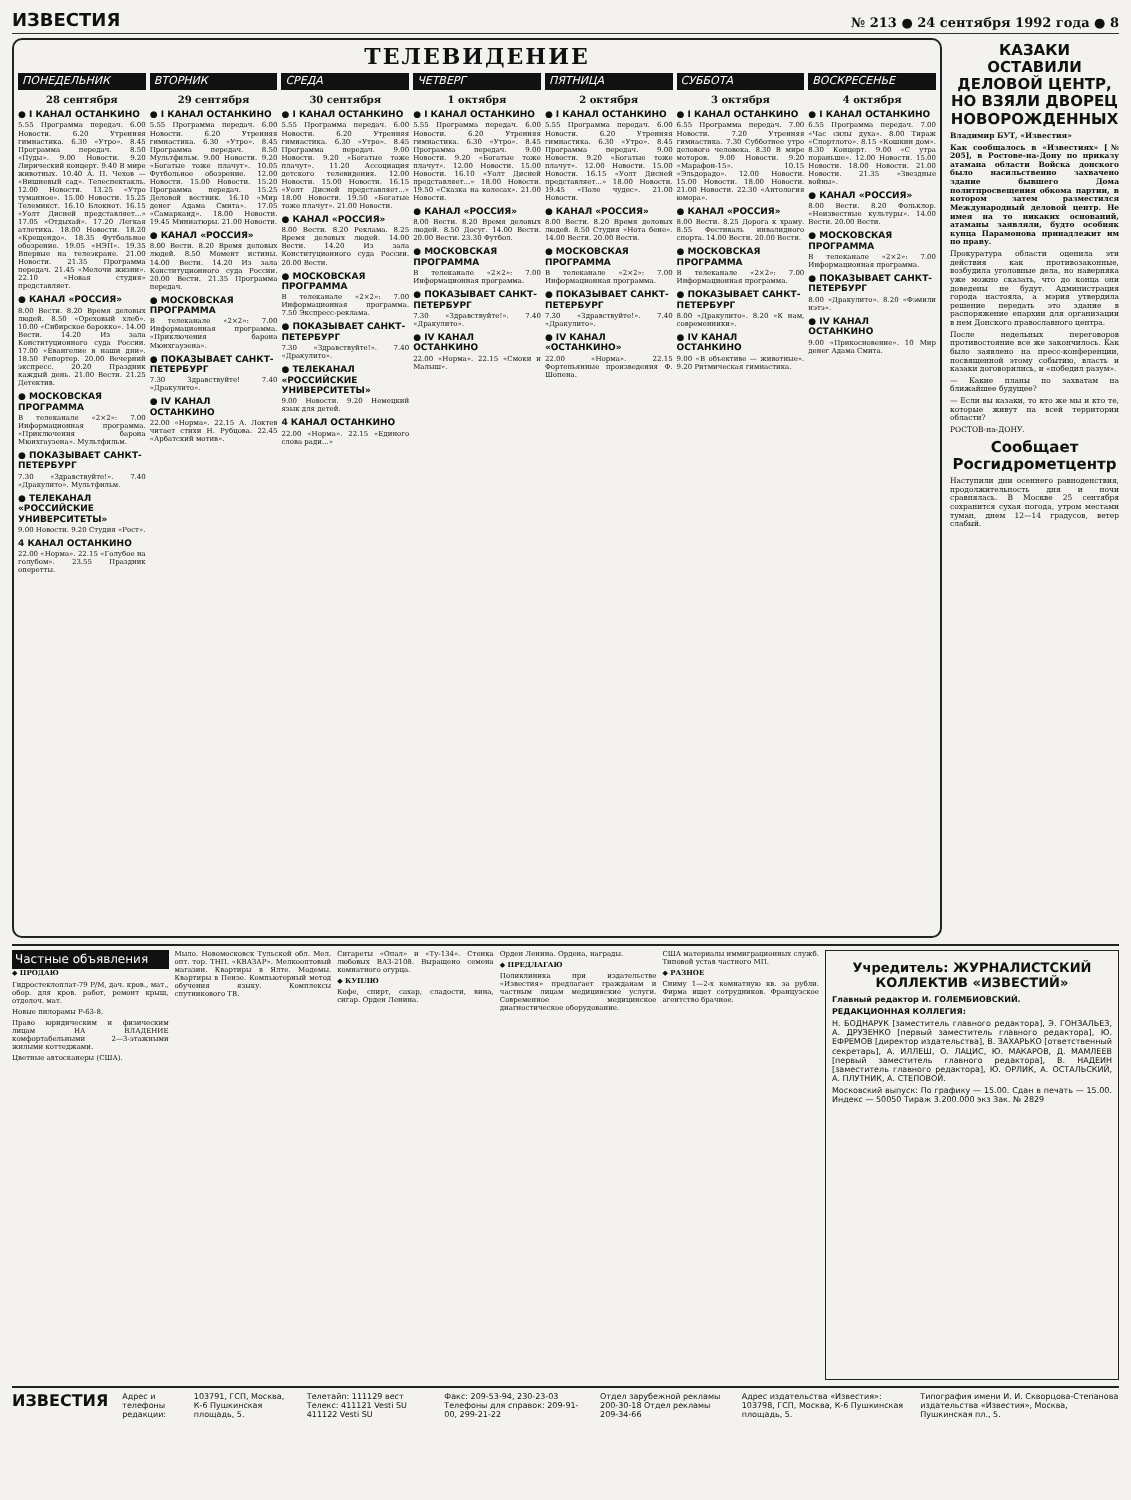ИЗВЕСТИЯ № 213 ● 24 сентября 1992 года ● 8
ТЕЛЕВИДЕНИЕ
ПОНЕДЕЛЬНИК
28 сентября
● I КАНАЛ ОСТАНКИНО
5.55 Программа передач. 6.00 Новости. 6.20 Утренняя гимнастика. 6.30 «Утро». 8.45 Программа передач. 8.50 «Пуды». 9.00 Новости. 9.20 Лирический концерт. 9.40 В мире животных. 10.40 А. П. Чехов — «Вишневый сад». Телеспектакль. 12.00 Новости. 13.25 «Утро туманное». 15.00 Новости. 15.25 Телемикст. 16.10 Блокнот. 16.15 «Уолт Дисней представляет...» 17.05 «Отдыхай». 17.20 Легкая атлетика. 18.00 Новости. 18.20 «Крещендо». 18.35 Футбольное обозрение. 19.05 «НЭП». 19.35 Впервые на телеэкране. 21.00 Новости. 21.35 Программа передач. 21.45 «Мелочи жизни». 22.10 «Новая студия» представляет.
● КАНАЛ «РОССИЯ»
8.00 Вести. 8.20 Время деловых людей. 8.50 «Ореховый хлеб». 10.00 «Сибирское барокко». 14.00 Вести. 14.20 Из зала Конституционного суда России. 17.00 «Евангелие в наши дни». 18.50 Репортер. 20.00 Вечерний экспресс. 20.20 Праздник каждый день. 21.00 Вести. 21.25 Детектив.
● МОСКОВСКАЯ ПРОГРАММА
В телеканале «2×2»: 7.00 Информационная программа. «Приключения барона Мюнхгаузена». Мультфильм.
● ПОКАЗЫВАЕТ САНКТ-ПЕТЕРБУРГ
7.30 «Здравствуйте!». 7.40 «Дракулито». Мультфильм.
● ТЕЛЕКАНАЛ «РОССИЙСКИЕ УНИВЕРСИТЕТЫ»
9.00 Новости. 9.20 Студия «Рост».
4 КАНАЛ ОСТАНКИНО
22.00 «Норма». 22.15 «Голубое на голубом». 23.55 Праздник оперетты.
ВТОРНИК
29 сентября
● I КАНАЛ ОСТАНКИНО
5.55 Программа передач. 6.00 Новости. 6.20 Утренняя гимнастика. 6.30 «Утро». 8.45 Программа передач. 8.50 Мультфильм. 9.00 Новости. 9.20 «Богатые тоже плачут». 10.05 Футбольное обозрение. 12.00 Новости. 15.00 Новости. 15.20 Программа передач. 15.25 Деловой вестник. 16.10 «Мир денег Адама Смита». 17.05 «Самарканд». 18.00 Новости. 19.45 Миниатюры. 21.00 Новости.
● КАНАЛ «РОССИЯ»
8.00 Вести. 8.20 Время деловых людей. 8.50 Момент истины. 14.00 Вести. 14.20 Из зала Конституционного суда России. 20.00 Вести. 21.35 Программа передач.
● МОСКОВСКАЯ ПРОГРАММА
В телеканале «2×2»: 7.00 Информационная программа. «Приключения барона Мюнхгаузена».
● ПОКАЗЫВАЕТ САНКТ-ПЕТЕРБУРГ
7.30 Здравствуйте! 7.40 «Дракулито».
● IV КАНАЛ ОСТАНКИНО
22.00 «Норма». 22.15 А. Локтев читает стихи Н. Рубцова. 22.45 «Арбатский мотив».
СРЕДА
30 сентября
● I КАНАЛ ОСТАНКИНО
5.55 Программа передач. 6.00 Новости. 6.20 Утренняя гимнастика. 6.30 «Утро». 8.45 Программа передач. 9.00 Новости. 9.20 «Богатые тоже плачут». 11.20 Ассоциация детского телевидения. 12.00 Новости. 15.00 Новости. 16.15 «Уолт Дисней представляет...» 18.00 Новости. 19.50 «Богатые тоже плачут». 21.00 Новости.
● КАНАЛ «РОССИЯ»
8.00 Вести. 8.20 Реклама. 8.25 Время деловых людей. 14.00 Вести. 14.20 Из зала Конституционного суда России. 20.00 Вести.
● МОСКОВСКАЯ ПРОГРАММА
В телеканале «2×2»: 7.00 Информационная программа. 7.50 Экспресс-реклама.
● ПОКАЗЫВАЕТ САНКТ-ПЕТЕРБУРГ
7.30 «Здравствуйте!». 7.40 «Дракулито».
● ТЕЛЕКАНАЛ «РОССИЙСКИЕ УНИВЕРСИТЕТЫ»
9.00 Новости. 9.20 Немецкий язык для детей.
4 КАНАЛ ОСТАНКИНО
22.00 «Норма». 22.15 «Единого слова ради...»
ЧЕТВЕРГ
1 октября
● I КАНАЛ ОСТАНКИНО
5.55 Программа передач. 6.00 Новости. 6.20 Утренняя гимнастика. 6.30 «Утро». 8.45 Программа передач. 9.00 Новости. 9.20 «Богатые тоже плачут». 12.00 Новости. 15.00 Новости. 16.10 «Уолт Дисней представляет...» 18.00 Новости. 19.50 «Сказка на колесах». 21.00 Новости.
● КАНАЛ «РОССИЯ»
8.00 Вести. 8.20 Время деловых людей. 8.50 Досуг. 14.00 Вести. 20.00 Вести. 23.30 Футбол.
● МОСКОВСКАЯ ПРОГРАММА
В телеканале «2×2»: 7.00 Информационная программа.
● ПОКАЗЫВАЕТ САНКТ-ПЕТЕРБУРГ
7.30 «Здравствуйте!». 7.40 «Дракулито».
● IV КАНАЛ ОСТАНКИНО
22.00 «Норма». 22.15 «Смоки и Малыш».
ПЯТНИЦА
2 октября
● I КАНАЛ ОСТАНКИНО
5.55 Программа передач. 6.00 Новости. 6.20 Утренняя гимнастика. 6.30 «Утро». 8.45 Программа передач. 9.00 Новости. 9.20 «Богатые тоже плачут». 12.00 Новости. 15.00 Новости. 16.15 «Уолт Дисней представляет...» 18.00 Новости. 19.45 «Поле чудес». 21.00 Новости.
● КАНАЛ «РОССИЯ»
8.00 Вести. 8.20 Время деловых людей. 8.50 Студия «Нота бене». 14.00 Вести. 20.00 Вести.
● МОСКОВСКАЯ ПРОГРАММА
В телеканале «2×2»: 7.00 Информационная программа.
● ПОКАЗЫВАЕТ САНКТ-ПЕТЕРБУРГ
7.30 «Здравствуйте!». 7.40 «Дракулито».
● IV КАНАЛ «ОСТАНКИНО»
22.00 «Норма». 22.15 Фортепьянные произведения Ф. Шопена.
СУББОТА
3 октября
● I КАНАЛ ОСТАНКИНО
6.55 Программа передач. 7.00 Новости. 7.20 Утренняя гимнастика. 7.30 Субботнее утро делового человека. 8.30 В мире моторов. 9.00 Новости. 9.20 «Марафон-15». 10.15 «Эльдорадо». 12.00 Новости. 15.00 Новости. 18.00 Новости. 21.00 Новости. 22.30 «Антология юмора».
● КАНАЛ «РОССИЯ»
8.00 Вести. 8.25 Дорога к храму. 8.55 Фестиваль инвалидного спорта. 14.00 Вести. 20.00 Вести.
● МОСКОВСКАЯ ПРОГРАММА
В телеканале «2×2»: 7.00 Информационная программа.
● ПОКАЗЫВАЕТ САНКТ-ПЕТЕРБУРГ
8.00 «Дракулито». 8.20 «К нам, современники».
● IV КАНАЛ ОСТАНКИНО
9.00 «В объективе — животные». 9.20 Ритмическая гимнастика.
ВОСКРЕСЕНЬЕ
4 октября
● I КАНАЛ ОСТАНКИНО
6.55 Программа передач. 7.00 «Час силы духа». 8.00 Тираж «Спортлото». 8.15 «Кошкин дом». 8.30 Концерт. 9.00 «С утра пораньше». 12.00 Новости. 15.00 Новости. 18.00 Новости. 21.00 Новости. 21.35 «Звездные войны».
● КАНАЛ «РОССИЯ»
8.00 Вести. 8.20 Фольклор. «Неизвестные культуры». 14.00 Вести. 20.00 Вести.
● МОСКОВСКАЯ ПРОГРАММА
В телеканале «2×2»: 7.00 Информационная программа.
● ПОКАЗЫВАЕТ САНКТ-ПЕТЕРБУРГ
8.00 «Дракулито». 8.20 «Фэмили нэтэ».
● IV КАНАЛ ОСТАНКИНО
9.00 «Прикосновение». 10 Мир денег Адама Смита.
КАЗАКИ ОСТАВИЛИ ДЕЛОВОЙ ЦЕНТР, НО ВЗЯЛИ ДВОРЕЦ НОВОРОЖДЕННЫХ
Владимир БУТ, «Известия»
Как сообщалось в «Известиях» [№ 205], в Ростове-на-Дону по приказу атамана области Войска донского было насильственно захвачено здание бывшего Дома политпросвещения обкома партии, в котором затем разместился Международный деловой центр. Не имея на то никаких оснований, атаманы заявляли, будто особняк купца Парамонова принадлежит им по праву.
Прокуратура области оценила эти действия как противозаконные, возбудила уголовные дела, но наверняка уже можно сказать, что до конца они доведены не будут. Администрация города настояла, а мэрия утвердила решение передать это здание в распоряжение епархии для организации в нем Донского православного центра.
После недельных переговоров противостояние все же закончилось. Как было заявлено на пресс-конференции, посвященной этому событию, власть и казаки договорились, и «победил разум».
— Какие планы по захватам на ближайшее будущее?
— Если вы казаки, то кто же мы и кто те, которые живут на всей территории области?
РОСТОВ-на-ДОНУ.
Сообщает Росгидрометцентр
Наступили дни осеннего равноденствия, продолжительность дня и ночи сравнялась. В Москве 25 сентября сохранится сухая погода, утром местами туман, днем 12—14 градусов, ветер слабый.
Частные объявления
◆ ПРОДАЮ
Гидростеклоплат-79 Р/М, дач. кров., мат., обор. для кров. работ, ремонт крыш, отделоч. мат.
Новые пилорамы Р-63-8.
Право юридическим и физическим лицам НА ВЛАДЕНИЕ комфортабельными 2—3-этажными жилыми коттеджами.
Цветные автосканеры (США).
Мыло. Новомосковск Тульской обл. Мел. опт. тор. ТНП. «КВАЗАР». Мелкооптовый магазин. Квартиры в Ялте. Модемы. Квартиры в Пензе. Компьютерный метод обучения языку. Комплексы спутникового ТВ.
Сигареты «Опал» и «Ту-134». Стенка любовых ВАЗ-2108. Выращено семена комнатного огурца.
◆ КУПЛЮ
Кофе, спирт, сахар, сладости, вина, сигар. Орден Ленина.
Орден Ленина. Ордена, награды.
◆ ПРЕДЛАГАЮ
Поликлиника при издательстве «Известия» предлагает гражданам и частным лицам медицинские услуги. Современное медицинское диагностическое оборудование.
США материалы иммиграционных служб. Типовой устав частного МП.
◆ РАЗНОЕ
Сниму 1—2-х комнатную кв. за рубли. Фирма ищет сотрудников. Французское агентство брачное.
Учредитель: ЖУРНАЛИСТСКИЙ КОЛЛЕКТИВ «ИЗВЕСТИЙ»
Главный редактор И. ГОЛЕМБИОВСКИЙ.
РЕДАКЦИОННАЯ КОЛЛЕГИЯ:
Н. БОДНАРУК [заместитель главного редактора], Э. ГОНЗАЛЬЕЗ, А. ДРУЗЕНКО [первый заместитель главного редактора], Ю. ЕФРЕМОВ [директор издательства], В. ЗАХАРЬКО [ответственный секретарь], А. ИЛЛЕШ, О. ЛАЦИС, Ю. МАКАРОВ, Д. МАМЛЕЕВ [первый заместитель главного редактора], В. НАДЕИН [заместитель главного редактора], Ю. ОРЛИК, А. ОСТАЛЬСКИЙ, А. ПЛУТНИК, А. СТЕПОВОЙ.
Московский выпуск: По графику — 15.00. Сдан в печать — 15.00. Индекс — 50050 Тираж 3.200.000 экз Зак. № 2829
ИЗВЕСТИЯ Адрес и телефоны редакции: 103791, ГСП, Москва, К-6 Пушкинская площадь, 5. Телетайп: 111129 вест Телекс: 411121 Vesti SU 411122 Vesti SU Факс: 209-53-94, 230-23-03 Телефоны для справок: 209-91-00, 299-21-22 Отдел зарубежной рекламы 200-30-18 Отдел рекламы 209-34-66 Адрес издательства «Известия»: 103798, ГСП, Москва, К-6 Пушкинская площадь, 5. Типография имени И. И. Скворцова-Степанова издательства «Известия», Москва, Пушкинская пл., 5.